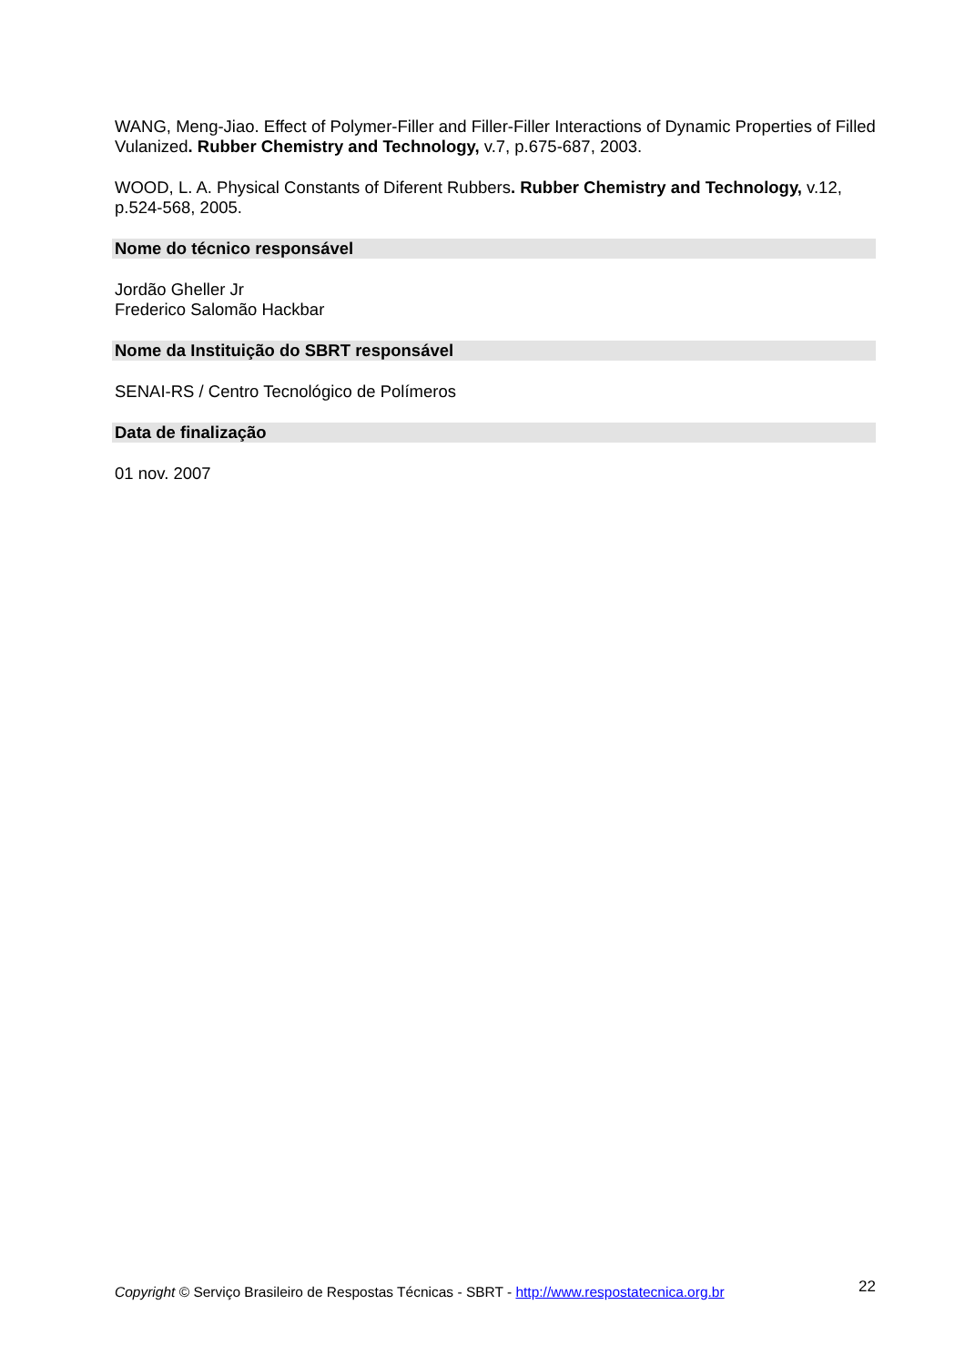WANG, Meng-Jiao. Effect of Polymer-Filler and Filler-Filler Interactions of Dynamic Properties of Filled Vulanized. Rubber Chemistry and Technology, v.7, p.675-687, 2003.
WOOD, L. A. Physical Constants of Diferent Rubbers. Rubber Chemistry and Technology, v.12, p.524-568, 2005.
Nome do técnico responsável
Jordão Gheller Jr
Frederico Salomão Hackbar
Nome da Instituição do SBRT responsável
SENAI-RS / Centro Tecnológico de Polímeros
Data de finalização
01 nov. 2007
Copyright © Serviço Brasileiro de Respostas Técnicas - SBRT - http://www.respostatecnica.org.br 22